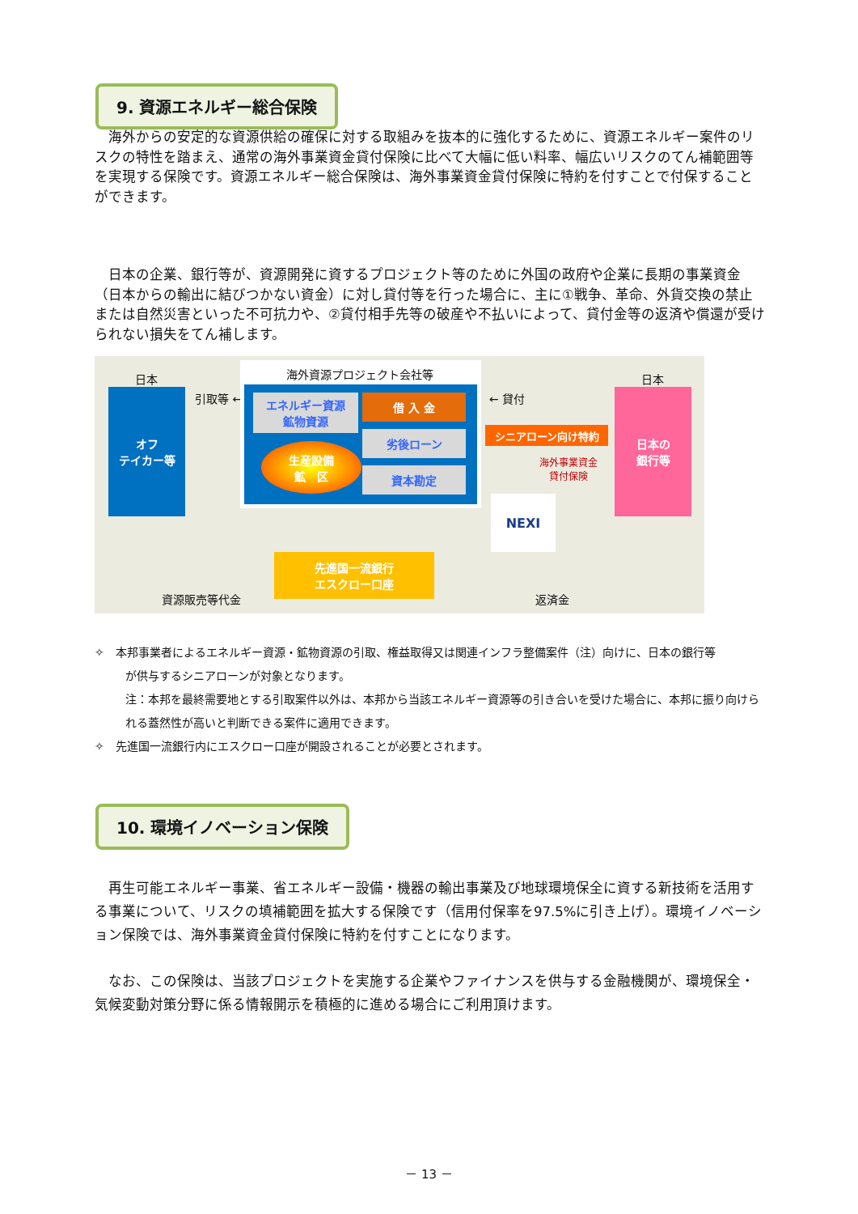9. 資源エネルギー総合保険
　海外からの安定的な資源供給の確保に対する取組みを抜本的に強化するために、資源エネルギー案件のリスクの特性を踏まえ、通常の海外事業資金貸付保険に比べて大幅に低い料率、幅広いリスクのてん補範囲等を実現する保険です。資源エネルギー総合保険は、海外事業資金貸付保険に特約を付すことで付保することができます。
　日本の企業、銀行等が、資源開発に資するプロジェクト等のために外国の政府や企業に長期の事業資金（日本からの輸出に結びつかない資金）に対し貸付等を行った場合に、主に①戦争、革命、外貨交換の禁止または自然災害といった不可抗力や、②貸付相手先等の破産や不払いによって、貸付金等の返済や償還が受けられない損失をてん補します。
日本
オフ
テイカー等
引取等 ←
海外資源プロジェクト会社等
エネルギー資源
鉱物資源
生産設備
鉱　区
借 入 金
劣後ローン
資本勘定
← 貸付
シニアローン向け特約
海外事業資金
貸付保険
NEXI
日本
日本の
銀行等
先進国一流銀行
エスクロー口座
資源販売等代金 返済金
✧　本邦事業者によるエネルギー資源・鉱物資源の引取、権益取得又は関連インフラ整備案件（注）向けに、日本の銀行等
が供与するシニアローンが対象となります。
注：本邦を最終需要地とする引取案件以外は、本邦から当該エネルギー資源等の引き合いを受けた場合に、本邦に振り向けられる蓋然性が高いと判断できる案件に適用できます。
✧　先進国一流銀行内にエスクロー口座が開設されることが必要とされます。
10. 環境イノベーション保険
　再生可能エネルギー事業、省エネルギー設備・機器の輸出事業及び地球環境保全に資する新技術を活用する事業について、リスクの填補範囲を拡大する保険です（信用付保率を97.5%に引き上げ）。環境イノベーション保険では、海外事業資金貸付保険に特約を付すことになります。
　なお、この保険は、当該プロジェクトを実施する企業やファイナンスを供与する金融機関が、環境保全・気候変動対策分野に係る情報開示を積極的に進める場合にご利用頂けます。
－ 13 －